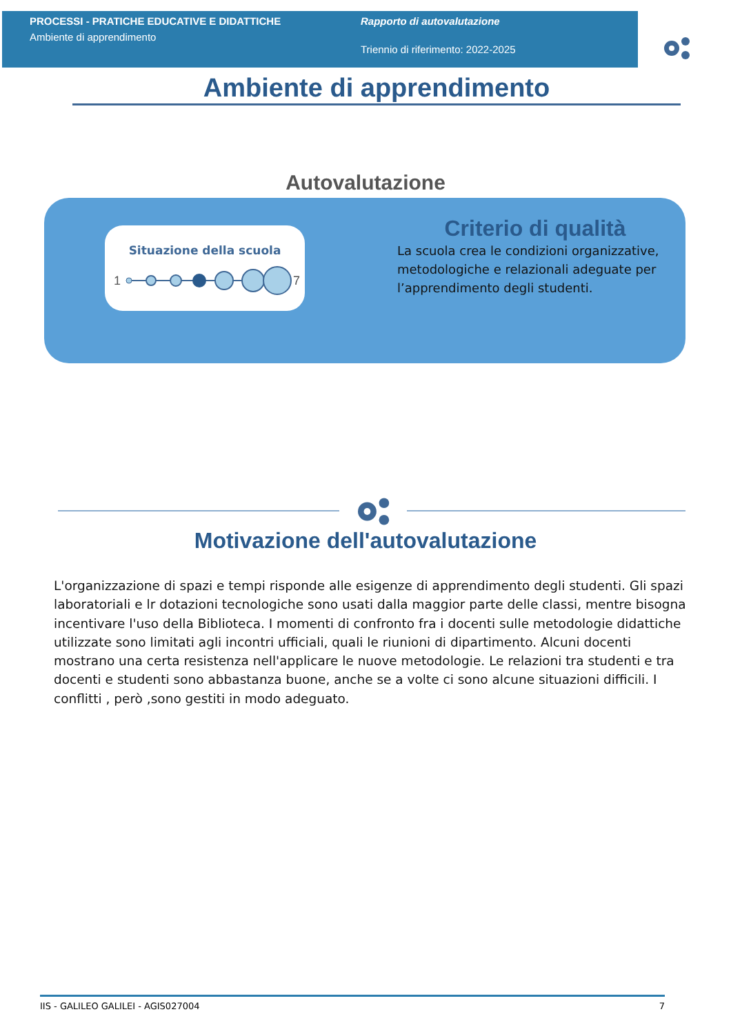PROCESSI - PRATICHE EDUCATIVE E DIDATTICHE
Ambiente di apprendimento
Rapporto di autovalutazione
Triennio di riferimento: 2022-2025
Ambiente di apprendimento
Autovalutazione
Situazione della scuola
1
7
Criterio di qualità
La scuola crea le condizioni organizzative, metodologiche e relazionali adeguate per l’apprendimento degli studenti.
Motivazione dell'autovalutazione
L'organizzazione di spazi e tempi risponde alle esigenze di apprendimento degli studenti. Gli spazi laboratoriali e lr dotazioni tecnologiche sono usati dalla maggior parte delle classi, mentre bisogna incentivare l'uso della Biblioteca. I momenti di confronto fra i docenti sulle metodologie didattiche utilizzate sono limitati agli incontri ufficiali, quali le riunioni di dipartimento. Alcuni docenti mostrano una certa resistenza nell'applicare le nuove metodologie. Le relazioni tra studenti e tra docenti e studenti sono abbastanza buone, anche se a volte ci sono alcune situazioni difficili. I conflitti , però ,sono gestiti in modo adeguato.
IIS - GALILEO GALILEI - AGIS027004 7